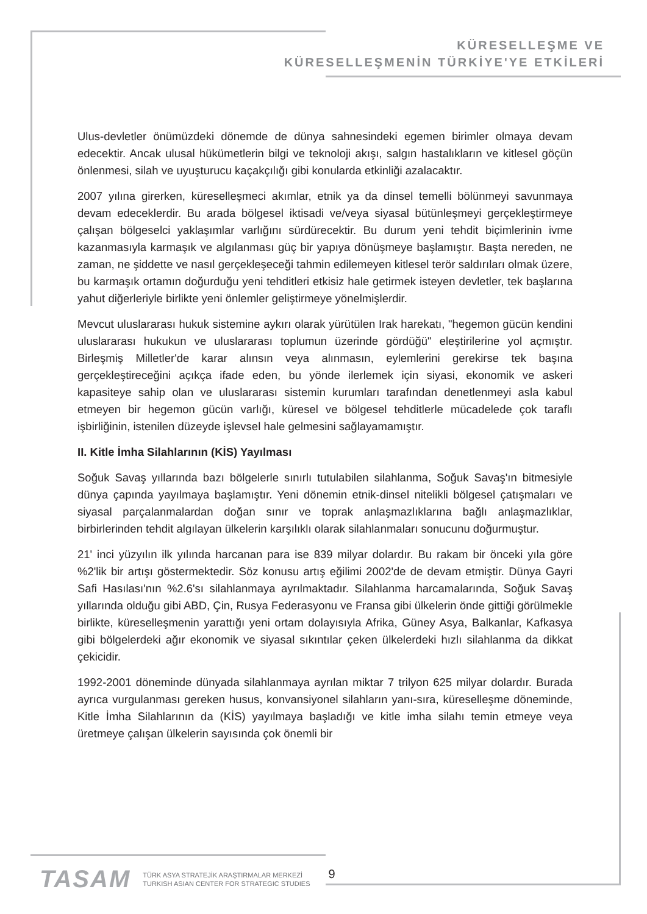KÜRESELLEŞME VE
KÜRESELLEŞMENİN TÜRKİYE'YE ETKİLERİ
Ulus-devletler önümüzdeki dönemde de dünya sahnesindeki egemen birimler olmaya devam edecektir. Ancak ulusal hükümetlerin bilgi ve teknoloji akışı, salgın hastalıkların ve kitlesel göçün önlenmesi, silah ve uyuşturucu kaçakçılığı gibi konularda etkinliği azalacaktır.
2007 yılına girerken, küreselleşmeci akımlar, etnik ya da dinsel temelli bölünmeyi savunmaya devam edeceklerdir. Bu arada bölgesel iktisadi ve/veya siyasal bütünleşmeyi gerçekleştirmeye çalışan bölgeselci yaklaşımlar varlığını sürdürecektir. Bu durum yeni tehdit biçimlerinin ivme kazanmasıyla karmaşık ve algılanması güç bir yapıya dönüşmeye başlamıştır. Başta nereden, ne zaman, ne şiddette ve nasıl gerçekleşeceği tahmin edilemeyen kitlesel terör saldırıları olmak üzere, bu karmaşık ortamın doğurduğu yeni tehditleri etkisiz hale getirmek isteyen devletler, tek başlarına yahut diğerleriyle birlikte yeni önlemler geliştirmeye yönelmişlerdir.
Mevcut uluslararası hukuk sistemine aykırı olarak yürütülen Irak harekatı, "hegemon gücün kendini uluslararası hukukun ve uluslararası toplumun üzerinde gördüğü" eleştirilerine yol açmıştır. Birleşmiş Milletler'de karar alınsın veya alınmasın, eylemlerini gerekirse tek başına gerçekleştireceğini açıkça ifade eden, bu yönde ilerlemek için siyasi, ekonomik ve askeri kapasiteye sahip olan ve uluslararası sistemin kurumları tarafından denetlenmeyi asla kabul etmeyen bir hegemon gücün varlığı, küresel ve bölgesel tehditlerle mücadelede çok taraflı işbirliğinin, istenilen düzeyde işlevsel hale gelmesini sağlayamamıştır.
II. Kitle İmha Silahlarının (KİS) Yayılması
Soğuk Savaş yıllarında bazı bölgelerle sınırlı tutulabilen silahlanma, Soğuk Savaş'ın bitmesiyle dünya çapında yayılmaya başlamıştır. Yeni dönemin etnik-dinsel nitelikli bölgesel çatışmaları ve siyasal parçalanmalardan doğan sınır ve toprak anlaşmazlıklarına bağlı anlaşmazlıklar, birbirlerinden tehdit algılayan ülkelerin karşılıklı olarak silahlanmaları sonucunu doğurmuştur.
21' inci yüzyılın ilk yılında harcanan para ise 839 milyar dolardır. Bu rakam bir önceki yıla göre %2'lik bir artışı göstermektedir. Söz konusu artış eğilimi 2002'de de devam etmiştir. Dünya Gayri Safi Hasılası'nın %2.6'sı silahlanmaya ayrılmaktadır. Silahlanma harcamalarında, Soğuk Savaş yıllarında olduğu gibi ABD, Çin, Rusya Federasyonu ve Fransa gibi ülkelerin önde gittiği görülmekle birlikte, küreselleşmenin yarattığı yeni ortam dolayısıyla Afrika, Güney Asya, Balkanlar, Kafkasya gibi bölgelerdeki ağır ekonomik ve siyasal sıkıntılar çeken ülkelerdeki hızlı silahlanma da dikkat çekicidir.
1992-2001 döneminde dünyada silahlanmaya ayrılan miktar 7 trilyon 625 milyar dolardır. Burada ayrıca vurgulanması gereken husus, konvansiyonel silahların yanı-sıra, küreselleşme döneminde, Kitle İmha Silahlarının da (KİS) yayılmaya başladığı ve kitle imha silahı temin etmeye veya üretmeye çalışan ülkelerin sayısında çok önemli bir
TASAM
TÜRK ASYA STRATEJİK ARAŞTIRMALAR MERKEZİ
TURKISH ASIAN CENTER FOR STRATEGIC STUDIES
9